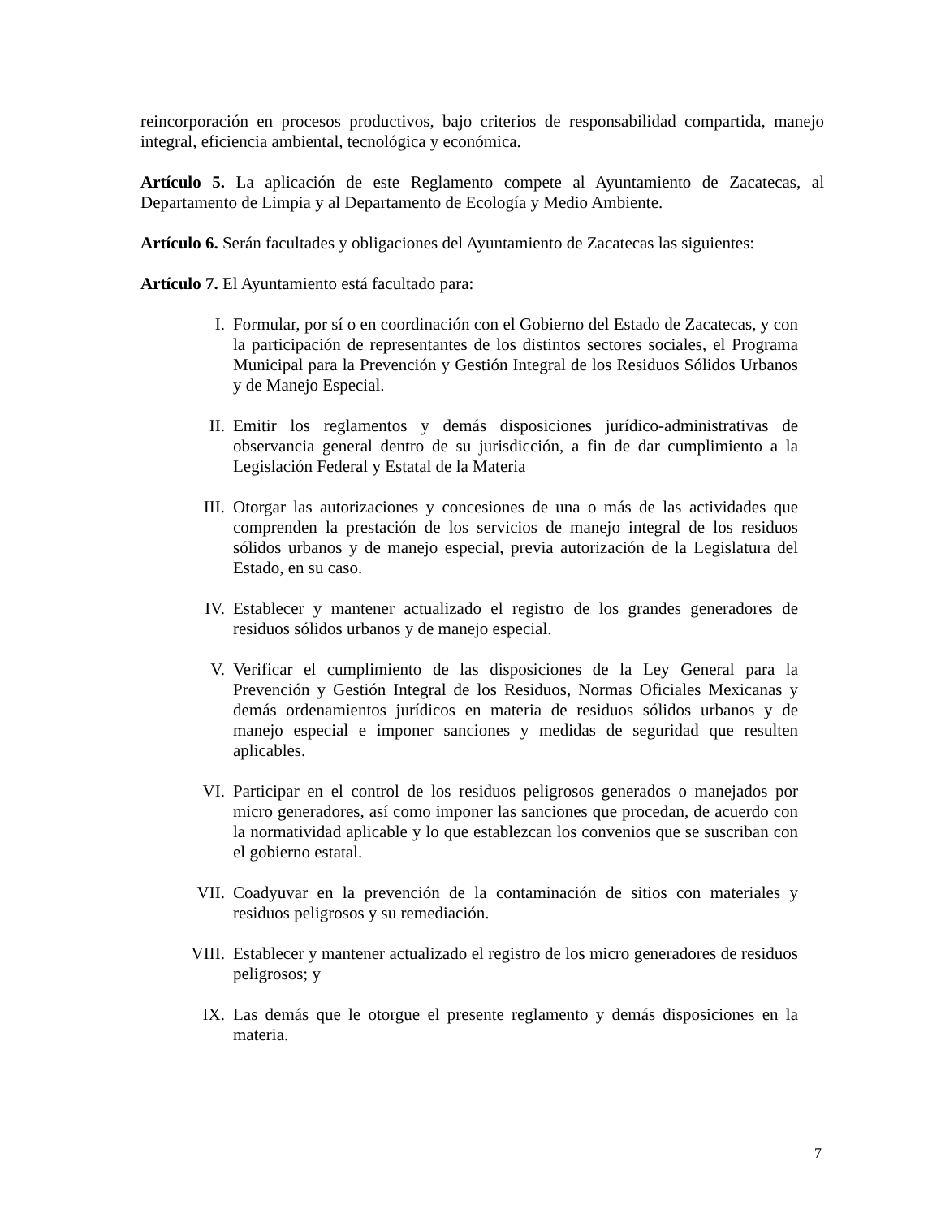reincorporación en procesos productivos, bajo criterios de responsabilidad compartida, manejo integral, eficiencia ambiental, tecnológica y económica.
Artículo 5. La aplicación de este Reglamento compete al Ayuntamiento de Zacatecas, al Departamento de Limpia y al Departamento de Ecología y Medio Ambiente.
Artículo 6. Serán facultades y obligaciones del Ayuntamiento de Zacatecas las siguientes:
Artículo 7. El Ayuntamiento está facultado para:
I. Formular, por sí o en coordinación con el Gobierno del Estado de Zacatecas, y con la participación de representantes de los distintos sectores sociales, el Programa Municipal para la Prevención y Gestión Integral de los Residuos Sólidos Urbanos y de Manejo Especial.
II. Emitir los reglamentos y demás disposiciones jurídico-administrativas de observancia general dentro de su jurisdicción, a fin de dar cumplimiento a la Legislación Federal y Estatal de la Materia
III. Otorgar las autorizaciones y concesiones de una o más de las actividades que comprenden la prestación de los servicios de manejo integral de los residuos sólidos urbanos y de manejo especial, previa autorización de la Legislatura del Estado, en su caso.
IV. Establecer y mantener actualizado el registro de los grandes generadores de residuos sólidos urbanos y de manejo especial.
V. Verificar el cumplimiento de las disposiciones de la Ley General para la Prevención y Gestión Integral de los Residuos, Normas Oficiales Mexicanas y demás ordenamientos jurídicos en materia de residuos sólidos urbanos y de manejo especial e imponer sanciones y medidas de seguridad que resulten aplicables.
VI. Participar en el control de los residuos peligrosos generados o manejados por micro generadores, así como imponer las sanciones que procedan, de acuerdo con la normatividad aplicable y lo que establezcan los convenios que se suscriban con el gobierno estatal.
VII. Coadyuvar en la prevención de la contaminación de sitios con materiales y residuos peligrosos y su remediación.
VIII. Establecer y mantener actualizado el registro de los micro generadores de residuos peligrosos; y
IX. Las demás que le otorgue el presente reglamento y demás disposiciones en la materia.
7